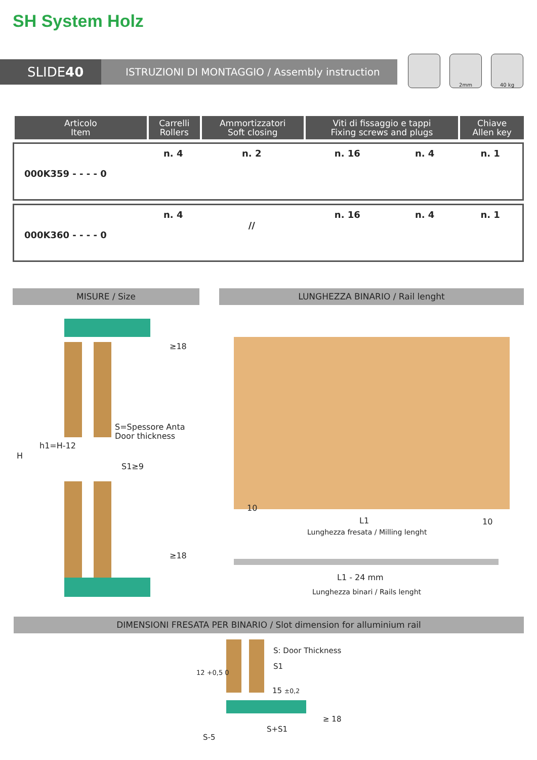SH System Holz
SLIDE 40
ISTRUZIONI DI MONTAGGIO / Assembly instruction
2mm 40 kg
| Articolo Item | Carrelli Rollers | Ammortizzatori Soft closing | Viti di fissaggio e tappi Fixing screws and plugs | | Chiave Allen key |
| --- | --- | --- | --- | --- | --- |
| 000K359 - - - - 0 | n. 4 | n. 2 | n. 16 | n. 4 | n. 1 |
| 000K360 - - - - 0 | n. 4 | // | n. 16 | n. 4 | n. 1 |
MISURE / Size LUNGHEZZA BINARIO / Rail lenght
≥18
S=Spessore Anta
Door thickness
S1≥9
≥18
H
h1=H-12
10
L1 10
Lunghezza fresata / Milling lenght
L1 - 24 mm
Lunghezza binari / Rails lenght
DIMENSIONI FRESATA PER BINARIO / Slot dimension for alluminium rail
S: Door Thickness
S1
15 ±0,2
12 +0,5 0
≥ 18
S+S1
S-5